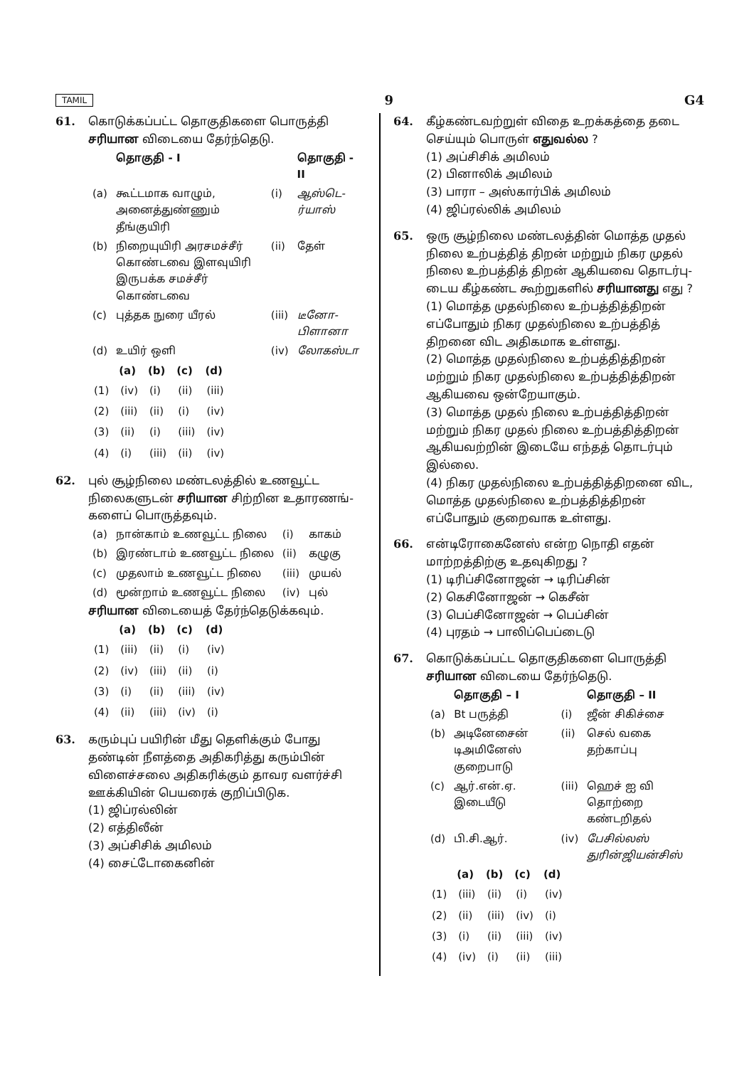TAMIL 9 G4
61. கொடுக்கப்பட்ட தொகுதிகளை பொருத்தி சரியான விடையை தேர்ந்தெடு.
| | தொகுதி - I | | தொகுதி - II |
| --- | --- | --- | --- |
| (a) | கூட்டமாக வாழும், அனைத்துண்ணும் தீங்குயிரி | (i) | ஆஸ்டெ-ர்யாஸ் |
| (b) | நிறையுயிரி அரசமச்சீர் கொண்டவை இளவுயிரி இருபக்க சமச்சீர் கொண்டவை | (ii) | தேள் |
| (c) | புத்தக நுரை யீரல் | (iii) | டீனோ-பிளானா |
| (d) | உயிர் ஒளி | (iv) | லோகஸ்டா |
| | (a) | (b) | (c) | (d) |
| --- | --- | --- | --- | --- |
| (1) | (iv) | (i) | (ii) | (iii) |
| (2) | (iii) | (ii) | (i) | (iv) |
| (3) | (ii) | (i) | (iii) | (iv) |
| (4) | (i) | (iii) | (ii) | (iv) |
62. புல் சூழ்நிலை மண்டலத்தில் உணவூட்ட நிலைகளுடன் சரியான சிற்றின உதாரணங்-களைப் பொருத்தவும்.
| (a) | நான்காம் உணவூட்ட நிலை | (i) | காகம் |
| (b) | இரண்டாம் உணவூட்ட நிலை | (ii) | கழுகு |
| (c) | முதலாம் உணவூட்ட நிலை | (iii) | முயல் |
| (d) | மூன்றாம் உணவூட்ட நிலை | (iv) | புல் |
சரியான விடையைத் தேர்ந்தெடுக்கவும்.
| | (a) | (b) | (c) | (d) |
| --- | --- | --- | --- | --- |
| (1) | (iii) | (ii) | (i) | (iv) |
| (2) | (iv) | (iii) | (ii) | (i) |
| (3) | (i) | (ii) | (iii) | (iv) |
| (4) | (ii) | (iii) | (iv) | (i) |
63. கரும்புப் பயிரின் மீது தெளிக்கும் போது தண்டின் நீளத்தை அதிகரித்து கரும்பின் விளைச்சலை அதிகரிக்கும் தாவர வளர்ச்சி ஊக்கியின் பெயரைக் குறிப்பிடுக.
(1) ஜிப்ரல்லின்
(2) எத்திலீன்
(3) அப்சிசிக் அமிலம்
(4) சைட்டோகைனின்
64. கீழ்கண்டவற்றுள் விதை உறக்கத்தை தடை செய்யும் பொருள் எதுவல்ல ?
(1) அப்சிசிக் அமிலம்
(2) பினாலிக் அமிலம்
(3) பாரா – அஸ்கார்பிக் அமிலம்
(4) ஜிப்ரல்லிக் அமிலம்
65. ஒரு சூழ்நிலை மண்டலத்தின் மொத்த முதல் நிலை உற்பத்தித் திறன் மற்றும் நிகர முதல் நிலை உற்பத்தித் திறன் ஆகியவை தொடர்பு-டைய கீழ்கண்ட கூற்றுகளில் சரியானது எது ?
(1) மொத்த முதல்நிலை உற்பத்தித்திறன் எப்போதும் நிகர முதல்நிலை உற்பத்தித் திறனை விட அதிகமாக உள்ளது.
(2) மொத்த முதல்நிலை உற்பத்தித்திறன் மற்றும் நிகர முதல்நிலை உற்பத்தித்திறன் ஆகியவை ஒன்றேயாகும்.
(3) மொத்த முதல் நிலை உற்பத்தித்திறன் மற்றும் நிகர முதல் நிலை உற்பத்தித்திறன் ஆகியவற்றின் இடையே எந்தத் தொடர்பும் இல்லை.
(4) நிகர முதல்நிலை உற்பத்தித்திறனை விட, மொத்த முதல்நிலை உற்பத்தித்திறன் எப்போதும் குறைவாக உள்ளது.
66. என்டிரோகைனேஸ் என்ற நொதி எதன் மாற்றத்திற்கு உதவுகிறது ?
(1) டிரிப்சினோஜன் → டிரிப்சின்
(2) கெசினோஜன் → கெசீன்
(3) பெப்சினோஜன் → பெப்சின்
(4) புரதம் → பாலிப்பெப்டைடு
67. கொடுக்கப்பட்ட தொகுதிகளை பொருத்தி சரியான விடையை தேர்ந்தெடு.
| | தொகுதி – I | | தொகுதி – II |
| --- | --- | --- | --- |
| (a) | Bt பருத்தி | (i) | ஜீன் சிகிச்சை |
| (b) | அடினேசைன் டிஅமினேஸ் குறைபாடு | (ii) | செல் வகை தற்காப்பு |
| (c) | ஆர்.என்.ஏ. இடையீடு | (iii) | ஹெச் ஐ வி தொற்றை கண்டறிதல் |
| (d) | பி.சி.ஆர். | (iv) | பேசில்லஸ் துரின்ஜியன்சிஸ் |
| | (a) | (b) | (c) | (d) |
| --- | --- | --- | --- | --- |
| (1) | (iii) | (ii) | (i) | (iv) |
| (2) | (ii) | (iii) | (iv) | (i) |
| (3) | (i) | (ii) | (iii) | (iv) |
| (4) | (iv) | (i) | (ii) | (iii) |